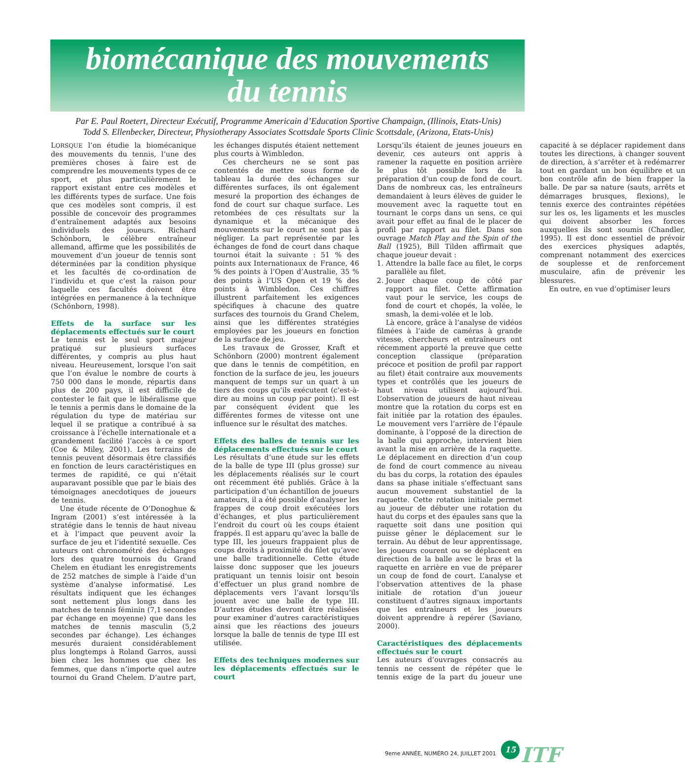biomécanique des mouvements
du tennis
Par E. Paul Roetert, Directeur Exécutif, Programme Americain d’Education Sportive Champaign, (Illinois, Etats-Unis)
Todd S. Ellenbecker, Directeur, Physiotherapy Associates Scottsdale Sports Clinic Scottsdale, (Arizona, Etats-Unis)
LORSQUE l’on étudie la biomécanique des mouvements du tennis, l’une des premières choses à faire est de comprendre les mouvements types de ce sport, et plus particulièrement le rapport existant entre ces modèles et les différents types de surface. Une fois que ces modèles sont compris, il est possible de concevoir des programmes d’entraînement adaptés aux besoins individuels des joueurs. Richard Schönborn, le célèbre entraîneur allemand, affirme que les possibilités de mouvement d’un joueur de tennis sont déterminées par la condition physique et les facultés de co-ordination de l’individu et que c’est la raison pour laquelle ces facultés doivent être intégrées en permanence à la technique (Schönborn, 1998).
Effets de la surface sur les déplacements effectués sur le court
Le tennis est le seul sport majeur pratiqué sur plusieurs surfaces différentes, y compris au plus haut niveau. Heureusement, lorsque l’on sait que l’on évalue le nombre de courts à 750 000 dans le monde, répartis dans plus de 200 pays, il est difficile de contester le fait que le libéralisme que le tennis a permis dans le domaine de la régulation du type de matériau sur lequel il se pratique a contribué à sa croissance à l’échelle internationale et a grandement facilité l’accès à ce sport (Coe & Miley, 2001). Les terrains de tennis peuvent désormais être classifiés en fonction de leurs caractéristiques en termes de rapidité, ce qui n’était auparavant possible que par le biais des témoignages anecdotiques de joueurs de tennis.
Une étude récente de O’Donoghue & Ingram (2001) s’est intéressée à la stratégie dans le tennis de haut niveau et à l’impact que peuvent avoir la surface de jeu et l’identité sexuelle. Ces auteurs ont chronométré des échanges lors des quatre tournois du Grand Chelem en étudiant les enregistrements de 252 matches de simple à l’aide d’un système d’analyse informatisé. Les résultats indiquent que les échanges sont nettement plus longs dans les matches de tennis féminin (7,1 secondes par échange en moyenne) que dans les matches de tennis masculin (5,2 secondes par échange). Les échanges mesurés duraient considérablement plus longtemps à Roland Garros, aussi bien chez les hommes que chez les femmes, que dans n’importe quel autre tournoi du Grand Chelem. D’autre part, les échanges disputés étaient nettement plus courts à Wimbledon.
Ces chercheurs ne se sont pas contentés de mettre sous forme de tableau la durée des échanges sur différentes surfaces, ils ont également mesuré la proportion des échanges de fond de court sur chaque surface. Les retombées de ces résultats sur la dynamique et la mécanique des mouvements sur le court ne sont pas à négliger. La part représentée par les échanges de fond de court dans chaque tournoi était la suivante : 51 % des points aux Internationaux de France, 46 % des points à l’Open d’Australie, 35 % des points à l’US Open et 19 % des points à Wimbledon. Ces chiffres illustrent parfaitement les exigences spécifiques à chacune des quatre surfaces des tournois du Grand Chelem, ainsi que les différentes stratégies employées par les joueurs en fonction de la surface de jeu.
Les travaux de Grosser, Kraft et Schönborn (2000) montrent également que dans le tennis de compétition, en fonction de la surface de jeu, les joueurs manquent de temps sur un quart à un tiers des coups qu’ils exécutent (c’est-à-dire au moins un coup par point). Il est par conséquent évident que les différentes formes de vitesse ont une influence sur le résultat des matches.
Effets des balles de tennis sur les déplacements effectués sur le court
Les résultats d’une étude sur les effets de la balle de type III (plus grosse) sur les déplacements réalisés sur le court ont récemment été publiés. Grâce à la participation d’un échantillon de joueurs amateurs, il a été possible d’analyser les frappes de coup droit exécutées lors d’échanges, et plus particulièrement l’endroit du court où les coups étaient frappés. Il est apparu qu’avec la balle de type III, les joueurs frappaient plus de coups droits à proximité du filet qu’avec une balle traditionnelle. Cette étude laisse donc supposer que les joueurs pratiquant un tennis loisir ont besoin d’effectuer un plus grand nombre de déplacements vers l’avant lorsqu’ils jouent avec une balle de type III. D’autres études devront être réalisées pour examiner d’autres caractéristiques ainsi que les réactions des joueurs lorsque la balle de tennis de type III est utilisée.
Effets des techniques modernes sur les déplacements effectués sur le court
Lorsqu’ils étaient de jeunes joueurs en devenir, ces auteurs ont appris à ramener la raquette en position arrière le plus tôt possible lors de la préparation d’un coup de fond de court. Dans de nombreux cas, les entraîneurs demandaient à leurs élèves de guider le mouvement avec la raquette tout en tournant le corps dans un sens, ce qui avait pour effet au final de le placer de profil par rapport au filet. Dans son ouvrage Match Play and the Spin of the Ball (1925), Bill Tilden affirmait que chaque joueur devait :
1. Attendre la balle face au filet, le corps parallèle au filet.
2. Jouer chaque coup de côté par rapport au filet. Cette affirmation vaut pour le service, les coups de fond de court et chopés, la volée, le smash, la demi-volée et le lob.
Là encore, grâce à l’analyse de vidéos filmées à l’aide de caméras à grande vitesse, chercheurs et entraîneurs ont récemment apporté la preuve que cette conception classique (préparation précoce et position de profil par rapport au filet) était contraire aux mouvements types et contrôlés que les joueurs de haut niveau utilisent aujourd’hui. L’observation de joueurs de haut niveau montre que la rotation du corps est en fait initiée par la rotation des épaules. Le mouvement vers l’arrière de l’épaule dominante, à l’opposé de la direction de la balle qui approche, intervient bien avant la mise en arrière de la raquette. Le déplacement en direction d’un coup de fond de court commence au niveau du bas du corps, la rotation des épaules dans sa phase initiale s’effectuant sans aucun mouvement substantiel de la raquette. Cette rotation initiale permet au joueur de débuter une rotation du haut du corps et des épaules sans que la raquette soit dans une position qui puisse gêner le déplacement sur le terrain. Au début de leur apprentissage, les joueurs courent ou se déplacent en direction de la balle avec le bras et la raquette en arrière en vue de préparer un coup de fond de court. L’analyse et l’observation attentives de la phase initiale de rotation d’un joueur constituent d’autres signaux importants que les entraîneurs et les joueurs doivent apprendre à repérer (Saviano, 2000).
Caractéristiques des déplacements effectués sur le court
Les auteurs d’ouvrages consacrés au tennis ne cessent de répéter que le tennis exige de la part du joueur une capacité à se déplacer rapidement dans toutes les directions, à changer souvent de direction, à s’arrêter et à redémarrer tout en gardant un bon équilibre et un bon contrôle afin de bien frapper la balle. De par sa nature (sauts, arrêts et démarrages brusques, flexions), le tennis exerce des contraintes répétées sur les os, les ligaments et les muscles qui doivent absorber les forces auxquelles ils sont soumis (Chandler, 1995). Il est donc essentiel de prévoir des exercices physiques adaptés, comprenant notamment des exercices de souplesse et de renforcement musculaire, afin de prévenir les blessures.
En outre, en vue d’optimiser leurs
9eme ANNÉE, NUMÉRO 24, JUILLET 2001
15 ITF